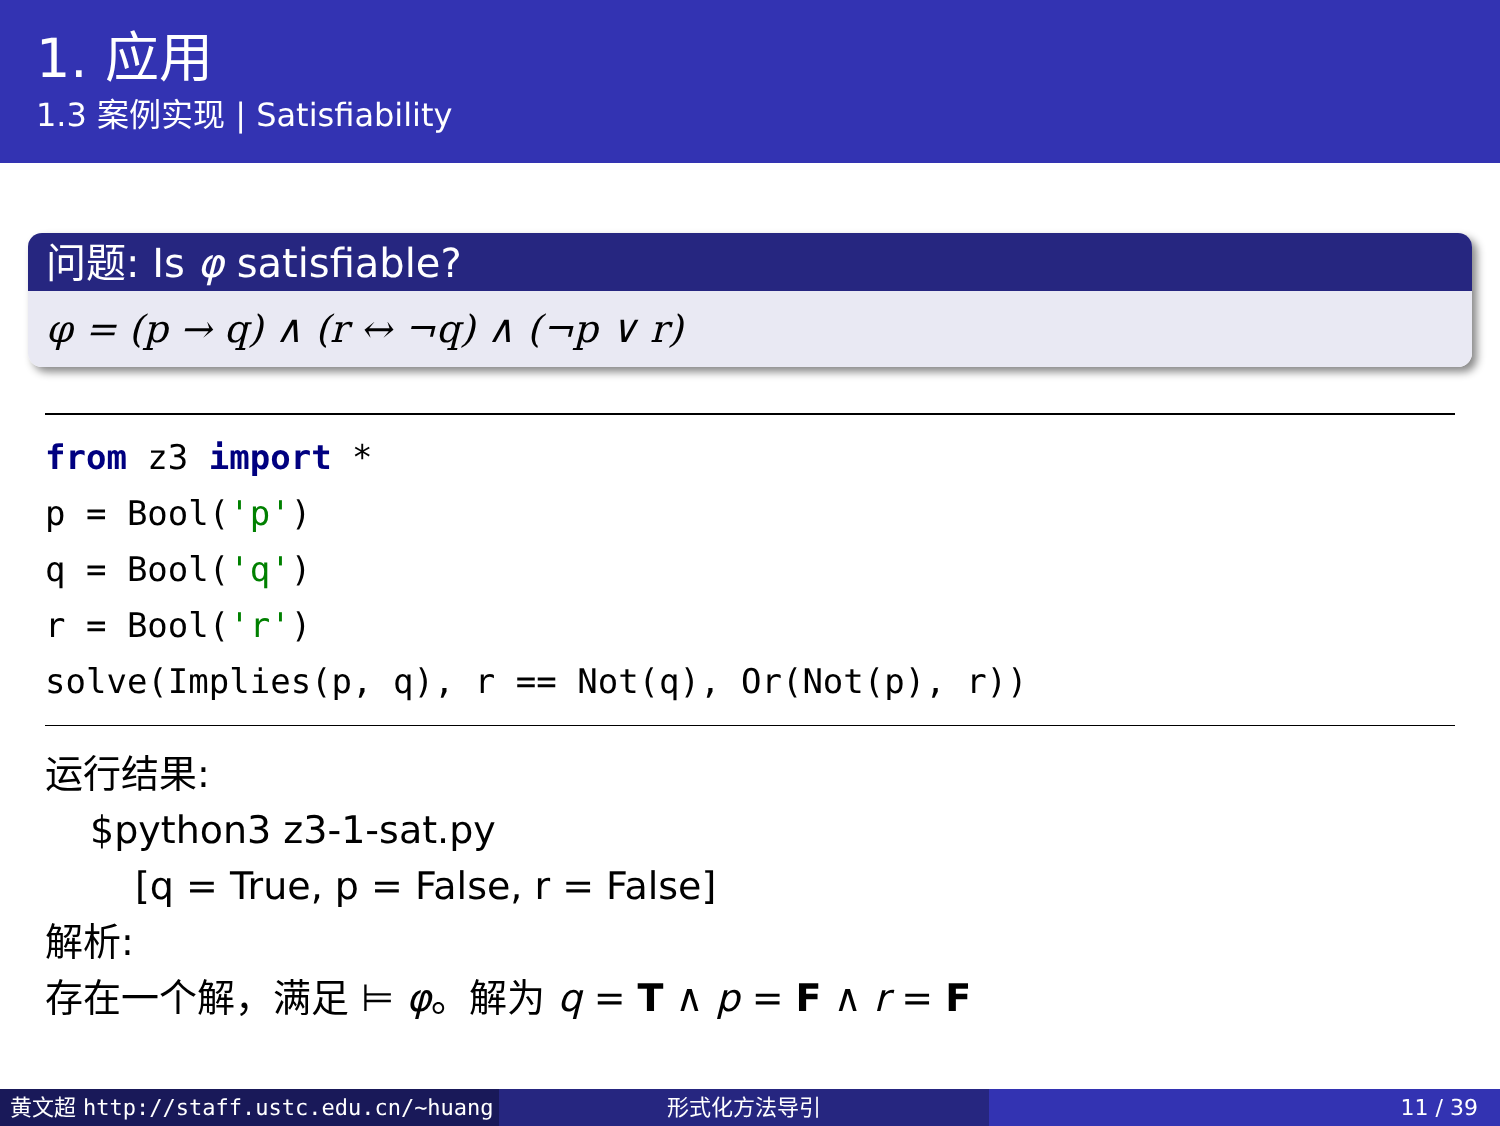1. 应用
1.3 案例实现 | Satisfiability
问题: Is φ satisfiable?
φ = (p → q) ∧ (r ↔ ¬q) ∧ (¬p ∨ r)
from z3 import *
p = Bool('p')
q = Bool('q')
r = Bool('r')
solve(Implies(p, q), r == Not(q), Or(Not(p), r))
运行结果:
$python3 z3-1-sat.py
[q = True, p = False, r = False]
解析:
存在一个解，满足 ⊨ φ。解为 q = T ∧ p = F ∧ r = F
黄文超 http://staff.ustc.edu.cn/~huang 形式化方法导引 11 / 39